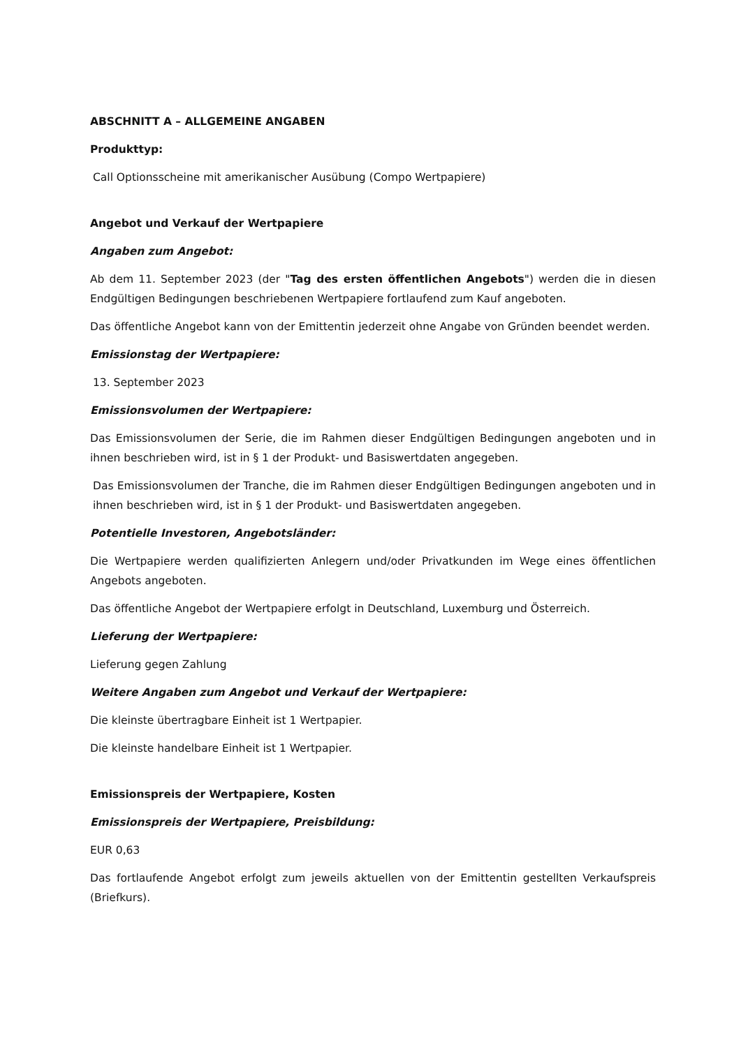ABSCHNITT A – ALLGEMEINE ANGABEN
Produkttyp:
Call Optionsscheine mit amerikanischer Ausübung (Compo Wertpapiere)
Angebot und Verkauf der Wertpapiere
Angaben zum Angebot:
Ab dem 11. September 2023 (der "Tag des ersten öffentlichen Angebots") werden die in diesen Endgültigen Bedingungen beschriebenen Wertpapiere fortlaufend zum Kauf angeboten.
Das öffentliche Angebot kann von der Emittentin jederzeit ohne Angabe von Gründen beendet werden.
Emissionstag der Wertpapiere:
13. September 2023
Emissionsvolumen der Wertpapiere:
Das Emissionsvolumen der Serie, die im Rahmen dieser Endgültigen Bedingungen angeboten und in ihnen beschrieben wird, ist in § 1 der Produkt- und Basiswertdaten angegeben.
Das Emissionsvolumen der Tranche, die im Rahmen dieser Endgültigen Bedingungen angeboten und in ihnen beschrieben wird, ist in § 1 der Produkt- und Basiswertdaten angegeben.
Potentielle Investoren, Angebotsländer:
Die Wertpapiere werden qualifizierten Anlegern und/oder Privatkunden im Wege eines öffentlichen Angebots angeboten.
Das öffentliche Angebot der Wertpapiere erfolgt in Deutschland, Luxemburg und Österreich.
Lieferung der Wertpapiere:
Lieferung gegen Zahlung
Weitere Angaben zum Angebot und Verkauf der Wertpapiere:
Die kleinste übertragbare Einheit ist 1 Wertpapier.
Die kleinste handelbare Einheit ist 1 Wertpapier.
Emissionspreis der Wertpapiere, Kosten
Emissionspreis der Wertpapiere, Preisbildung:
EUR 0,63
Das fortlaufende Angebot erfolgt zum jeweils aktuellen von der Emittentin gestellten Verkaufspreis (Briefkurs).